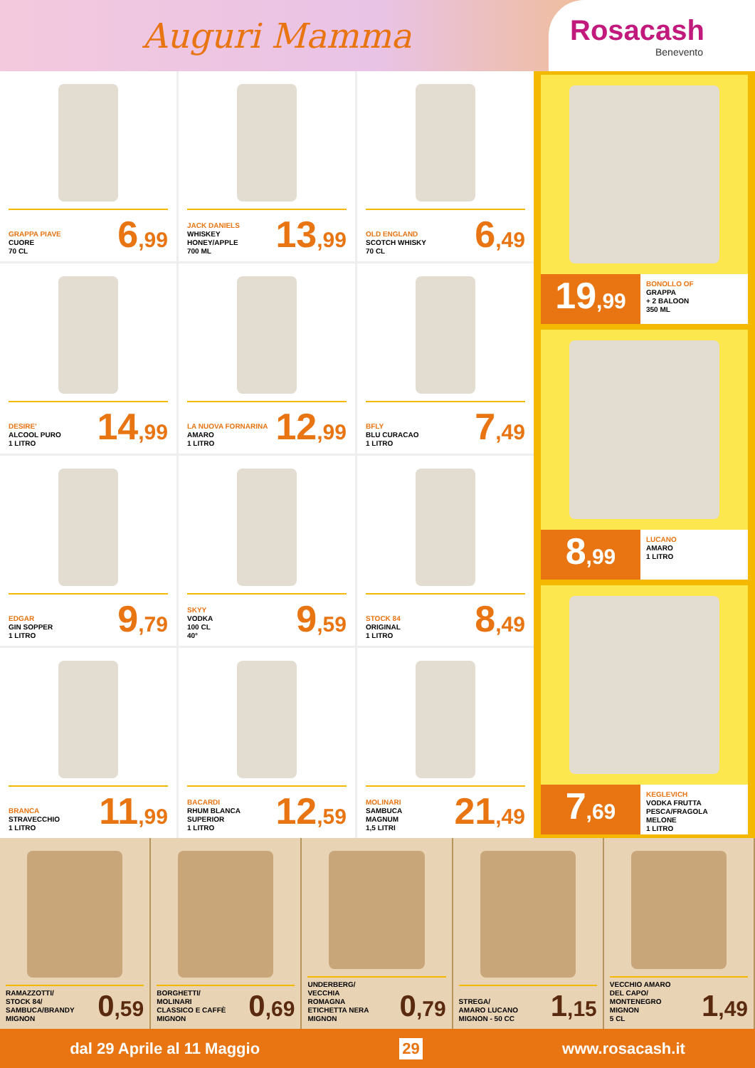Auguri Mamma
Rosacash
Benevento
GRAPPA PIAVE
CUORE
70 CL
6,99
JACK DANIELS
WHISKEY
HONEY/APPLE
700 ML
13,99
OLD ENGLAND
SCOTCH WHISKY
70 CL
6,49
DESIRE'
ALCOOL PURO
1 LITRO
14,99
LA NUOVA FORNARINA
AMARO
1 LITRO
12,99
BFLY
BLU CURACAO
1 LITRO
7,49
EDGAR
GIN SOPPER
1 LITRO
9,79
SKYY
VODKA
100 CL
40°
9,59
STOCK 84
ORIGINAL
1 LITRO
8,49
BRANCA
STRAVECCHIO
1 LITRO
11,99
BACARDI
RHUM BLANCA
SUPERIOR
1 LITRO
12,59
MOLINARI
SAMBUCA
MAGNUM
1,5 LITRI
21,49
19,99
BONOLLO OF
GRAPPA
+ 2 BALOON
350 ML
8,99
LUCANO
AMARO
1 LITRO
7,69
KEGLEVICH
VODKA FRUTTA
PESCA/FRAGOLA
MELONE
1 LITRO
RAMAZZOTTI/
STOCK 84/
SAMBUCA/BRANDY
MIGNON
0,59
BORGHETTI/
MOLINARI
CLASSICO E CAFFÈ
MIGNON
0,69
UNDERBERG/
VECCHIA
ROMAGNA
ETICHETTA NERA
MIGNON
0,79
STREGA/
AMARO LUCANO
MIGNON - 50 CC
1,15
VECCHIO AMARO
DEL CAPO/
MONTENEGRO
MIGNON
5 CL
1,49
dal 29 Aprile al 11 Maggio 29 www.rosacash.it